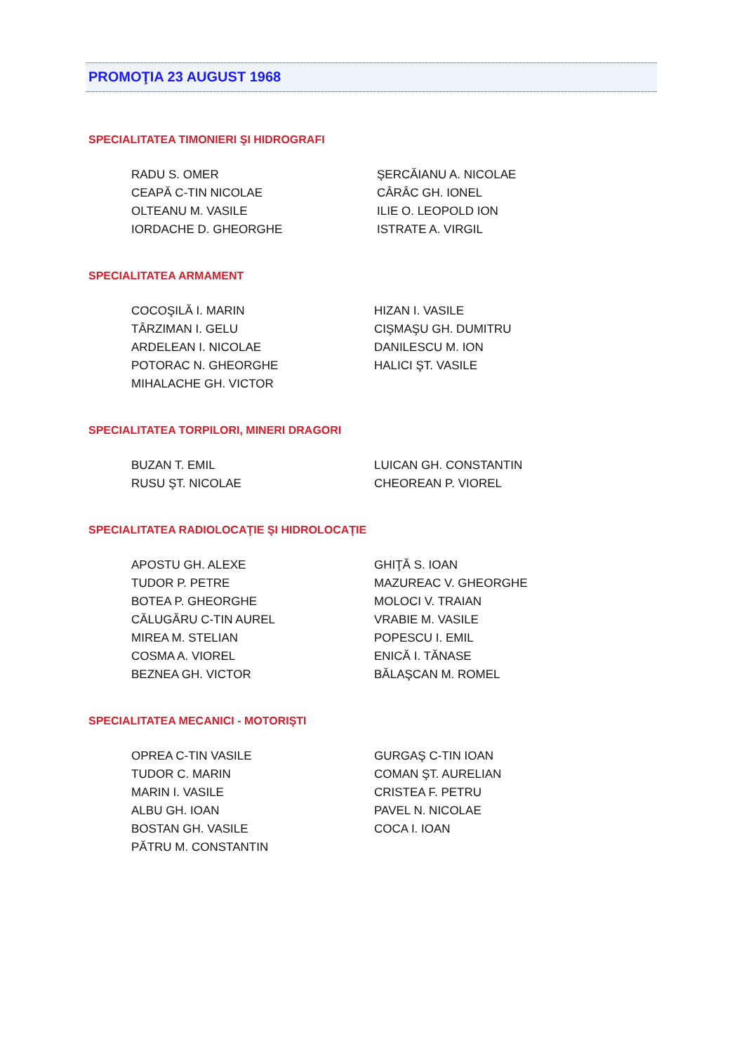PROMOŢIA 23 AUGUST 1968
SPECIALITATEA TIMONIERI ŞI HIDROGRAFI
RADU S. OMER
CEAPĂ C-TIN NICOLAE
OLTEANU M. VASILE
IORDACHE D. GHEORGHE
ŞERCĂIANU A. NICOLAE
CÂRÂC GH. IONEL
ILIE O. LEOPOLD ION
ISTRATE A. VIRGIL
SPECIALITATEA ARMAMENT
COCOŞILĂ I. MARIN
TÂRZIMAN I. GELU
ARDELEAN I. NICOLAE
POTORAC N. GHEORGHE
MIHALACHE GH. VICTOR
HIZAN I. VASILE
CIŞMAŞU GH. DUMITRU
DANILESCU M. ION
HALICI ŞT. VASILE
SPECIALITATEA TORPILORI, MINERI DRAGORI
BUZAN T. EMIL
RUSU ŞT. NICOLAE
LUICAN GH. CONSTANTIN
CHEOREAN P. VIOREL
SPECIALITATEA RADIOLOCAŢIE ŞI HIDROLOCAŢIE
APOSTU GH. ALEXE
TUDOR P. PETRE
BOTEA P. GHEORGHE
CĂLUGĂRU C-TIN AUREL
MIREA M. STELIAN
COSMA A. VIOREL
BEZNEA GH. VICTOR
GHIŢĂ S. IOAN
MAZUREAC V. GHEORGHE
MOLOCI V. TRAIAN
VRABIE M. VASILE
POPESCU I. EMIL
ENICĂ I. TĂNASE
BĂLAŞCAN M. ROMEL
SPECIALITATEA MECANICI - MOTORIŞTI
OPREA C-TIN VASILE
TUDOR C. MARIN
MARIN I. VASILE
ALBU GH. IOAN
BOSTAN GH. VASILE
PĂTRU M. CONSTANTIN
GURGAŞ C-TIN IOAN
COMAN ŞT. AURELIAN
CRISTEA F. PETRU
PAVEL N. NICOLAE
COCA I. IOAN